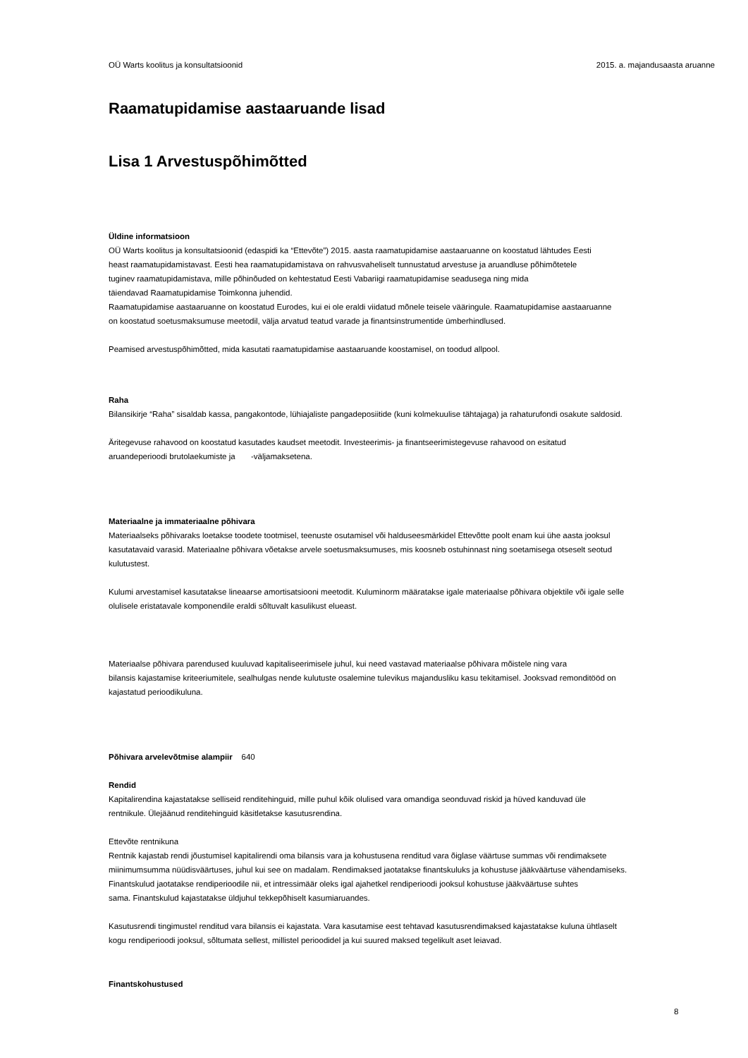OÜ Warts koolitus ja konsultatsioonid 2015. a. majandusaasta aruanne
Raamatupidamise aastaaruande lisad
Lisa 1 Arvestuspõhimõtted
Üldine informatsioon
OÜ Warts koolitus ja konsultatsioonid (edaspidi ka “Ettevõte”) 2015. aasta raamatupidamise aastaaruanne on koostatud lähtudes Eesti
heast raamatupidamistavast. Eesti hea raamatupidamistava on rahvusvaheliselt tunnustatud arvestuse ja aruandluse põhimõtetele
tuginev raamatupidamistava, mille põhinõuded on kehtestatud Eesti Vabariigi raamatupidamise seadusega ning mida
täiendavad Raamatupidamise Toimkonna juhendid.
Raamatupidamise aastaaruanne on koostatud Eurodes, kui ei ole eraldi viidatud mõnele teisele vääringule. Raamatupidamise aastaaruanne
on koostatud soetusmaksumuse meetodil, välja arvatud teatud varade ja finantsinstrumentide ümberhindlused.
Peamised arvestuspõhimõtted, mida kasutati raamatupidamise aastaaruande koostamisel, on toodud allpool.
Raha
Bilansikirje “Raha” sisaldab kassa, pangakontode, lühiajaliste pangadeposiitide (kuni kolmekuulise tähtajaga) ja rahaturufondi osakute saldosid.
Äritegevuse rahavood on koostatud kasutades kaudset meetodit. Investeerimis- ja finantseerimistegevuse rahavood on esitatud
aruandeperioodi brutolaekumiste ja -väljamaksetena.
Materiaalne ja immateriaalne põhivara
Materiaalseks põhivaraks loetakse toodete tootmisel, teenuste osutamisel või halduseesmärkidel Ettevõtte poolt enam kui ühe aasta jooksul
kasutatavaid varasid. Materiaalne põhivara võetakse arvele soetusmaksumuses, mis koosneb ostuhinnast ning soetamisega otseselt seotud
kulutustest.
Kulumi arvestamisel kasutatakse lineaarse amortisatsiooni meetodit. Kuluminorm määratakse igale materiaalse põhivara objektile või igale selle
olulisele eristatavale komponendile eraldi sõltuvalt kasulikust elueast.
Materiaalse põhivara parendused kuuluvad kapitaliseerimisele juhul, kui need vastavad materiaalse põhivara mõistele ning vara
bilansis kajastamise kriteeriumitele, sealhulgas nende kulutuste osalemine tulevikus majandusliku kasu tekitamisel. Jooksvad remonditööd on
kajastatud perioodikuluna.
Põhivara arvelevõtmise alampiir 640
Rendid
Kapitalirendina kajastatakse selliseid renditehinguid, mille puhul kõik olulised vara omandiga seonduvad riskid ja hüved kanduvad üle
rentnikule. Ülejäänud renditehinguid käsitletakse kasutusrendina.
Ettevõte rentnikuna
Rentnik kajastab rendi jõustumisel kapitalirendi oma bilansis vara ja kohustusena renditud vara õiglase väärtuse summas või rendimaksete
miinimumsumma nüüdisväärtuses, juhul kui see on madalam. Rendimaksed jaotatakse finantskuluks ja kohustuse jääkväärtuse vähendamiseks.
Finantskulud jaotatakse rendiperioodile nii, et intressimäär oleks igal ajahetkel rendiperioodi jooksul kohustuse jääkväärtuse suhtes
sama. Finantskulud kajastatakse üldjuhul tekkepõhiselt kasumiaruandes.
Kasutusrendi tingimustel renditud vara bilansis ei kajastata. Vara kasutamise eest tehtavad kasutusrendimaksed kajastatakse kuluna ühtlaselt
kogu rendiperioodi jooksul, sõltumata sellest, millistel perioodidel ja kui suured maksed tegelikult aset leiavad.
Finantskohustused
8